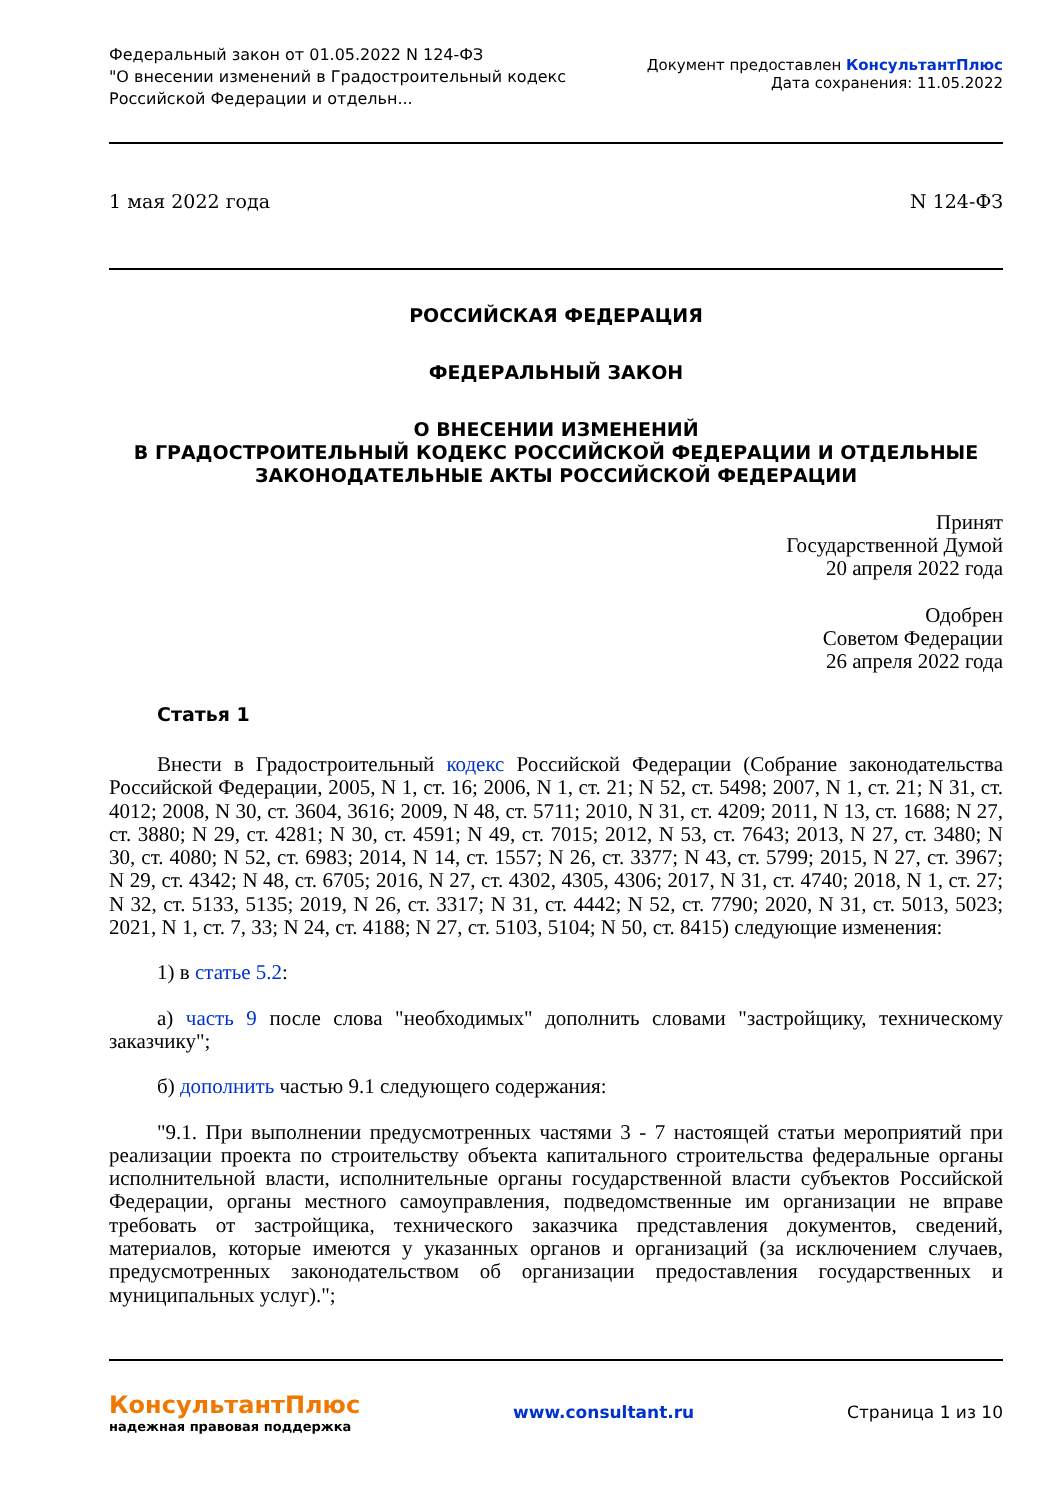Федеральный закон от 01.05.2022 N 124-ФЗ
"О внесении изменений в Градостроительный кодекс
Российской Федерации и отдельн...
Документ предоставлен КонсультантПлюс
Дата сохранения: 11.05.2022
1 мая 2022 года N 124-ФЗ
РОССИЙСКАЯ ФЕДЕРАЦИЯ
ФЕДЕРАЛЬНЫЙ ЗАКОН
О ВНЕСЕНИИ ИЗМЕНЕНИЙ
В ГРАДОСТРОИТЕЛЬНЫЙ КОДЕКС РОССИЙСКОЙ ФЕДЕРАЦИИ И ОТДЕЛЬНЫЕ
ЗАКОНОДАТЕЛЬНЫЕ АКТЫ РОССИЙСКОЙ ФЕДЕРАЦИИ
Принят
Государственной Думой
20 апреля 2022 года
Одобрен
Советом Федерации
26 апреля 2022 года
Статья 1
Внести в Градостроительный кодекс Российской Федерации (Собрание законодательства Российской Федерации, 2005, N 1, ст. 16; 2006, N 1, ст. 21; N 52, ст. 5498; 2007, N 1, ст. 21; N 31, ст. 4012; 2008, N 30, ст. 3604, 3616; 2009, N 48, ст. 5711; 2010, N 31, ст. 4209; 2011, N 13, ст. 1688; N 27, ст. 3880; N 29, ст. 4281; N 30, ст. 4591; N 49, ст. 7015; 2012, N 53, ст. 7643; 2013, N 27, ст. 3480; N 30, ст. 4080; N 52, ст. 6983; 2014, N 14, ст. 1557; N 26, ст. 3377; N 43, ст. 5799; 2015, N 27, ст. 3967; N 29, ст. 4342; N 48, ст. 6705; 2016, N 27, ст. 4302, 4305, 4306; 2017, N 31, ст. 4740; 2018, N 1, ст. 27; N 32, ст. 5133, 5135; 2019, N 26, ст. 3317; N 31, ст. 4442; N 52, ст. 7790; 2020, N 31, ст. 5013, 5023; 2021, N 1, ст. 7, 33; N 24, ст. 4188; N 27, ст. 5103, 5104; N 50, ст. 8415) следующие изменения:
1) в статье 5.2:
а) часть 9 после слова "необходимых" дополнить словами "застройщику, техническому заказчику";
б) дополнить частью 9.1 следующего содержания:
"9.1. При выполнении предусмотренных частями 3 - 7 настоящей статьи мероприятий при реализации проекта по строительству объекта капитального строительства федеральные органы исполнительной власти, исполнительные органы государственной власти субъектов Российской Федерации, органы местного самоуправления, подведомственные им организации не вправе требовать от застройщика, технического заказчика представления документов, сведений, материалов, которые имеются у указанных органов и организаций (за исключением случаев, предусмотренных законодательством об организации предоставления государственных и муниципальных услуг).";
КонсультантПлюс
надежная правовая поддержка
www.consultant.ru Страница 1 из 10